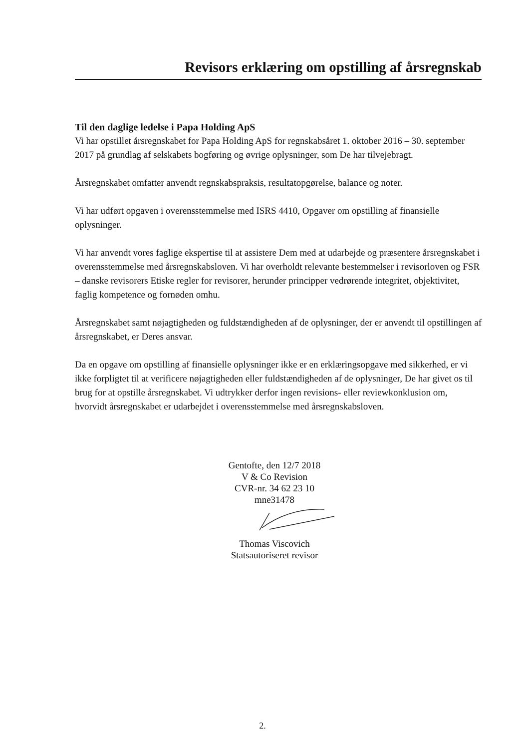Revisors erklæring om opstilling af årsregnskab
Til den daglige ledelse i Papa Holding ApS
Vi har opstillet årsregnskabet for Papa Holding ApS for regnskabsåret 1. oktober 2016 – 30. september 2017 på grundlag af selskabets bogføring og øvrige oplysninger, som De har tilvejebragt.
Årsregnskabet omfatter anvendt regnskabspraksis, resultatopgørelse, balance og noter.
Vi har udført opgaven i overensstemmelse med ISRS 4410, Opgaver om opstilling af finansielle oplysninger.
Vi har anvendt vores faglige ekspertise til at assistere Dem med at udarbejde og præsentere årsregnskabet i overensstemmelse med årsregnskabsloven. Vi har overholdt relevante bestemmelser i revisorloven og FSR – danske revisorers Etiske regler for revisorer, herunder principper vedrørende integritet, objektivitet, faglig kompetence og fornøden omhu.
Årsregnskabet samt nøjagtigheden og fuldstændigheden af de oplysninger, der er anvendt til opstillingen af årsregnskabet, er Deres ansvar.
Da en opgave om opstilling af finansielle oplysninger ikke er en erklæringsopgave med sikkerhed, er vi ikke forpligtet til at verificere nøjagtigheden eller fuldstændigheden af de oplysninger, De har givet os til brug for at opstille årsregnskabet. Vi udtrykker derfor ingen revisions- eller reviewkonklusion om, hvorvidt årsregnskabet er udarbejdet i overensstemmelse med årsregnskabsloven.
Gentofte, den 12/7 2018
V & Co Revision
CVR-nr. 34 62 23 10
mne31478
Thomas Viscovich
Statsautoriseret revisor
2.